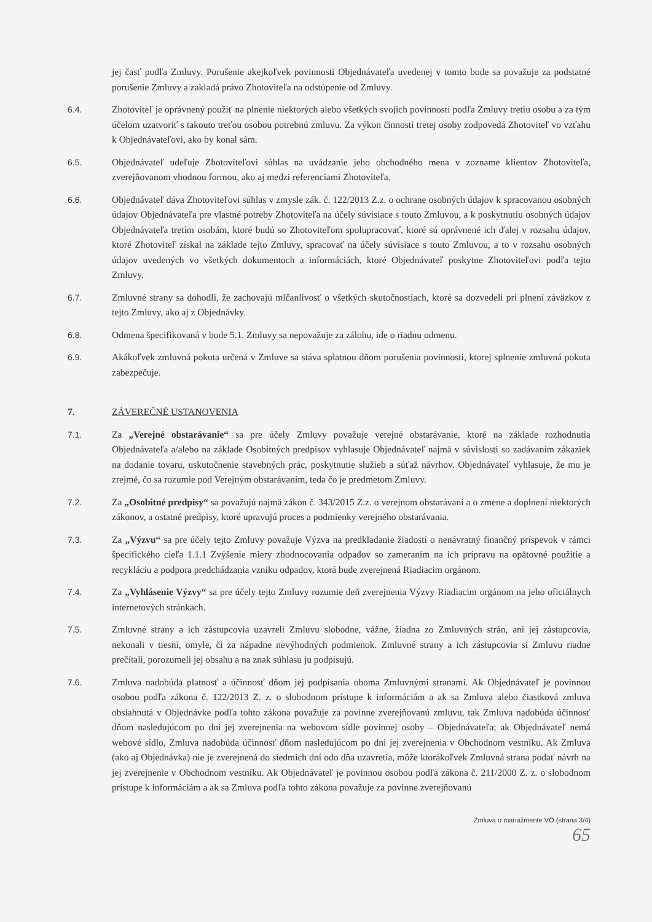jej časť podľa Zmluvy. Porušenie akejkoľvek povinnosti Objednávateľa uvedenej v tomto bode sa považuje za podstatné porušenie Zmluvy a zakladá právo Zhotoviteľa na odstúpenie od Zmluvy.
6.4. Zhotoviteľ je oprávnený použiť na plnenie niektorých alebo všetkých svojich povinností podľa Zmluvy tretiu osobu a za tým účelom uzatvoriť s takouto treťou osobou potrebnú zmluvu. Za výkon činnosti tretej osoby zodpovedá Zhotoviteľ vo vzťahu k Objednávateľovi, ako by konal sám.
6.5. Objednávateľ udeľuje Zhotoviteľovi súhlas na uvádzanie jeho obchodného mena v zozname klientov Zhotoviteľa, zverejňovanom vhodnou formou, ako aj medzi referenciami Zhotoviteľa.
6.6. Objednávateľ dáva Zhotoviteľovi súhlas v zmysle zák. č. 122/2013 Z.z. o ochrane osobných údajov k spracovanou osobných údajov Objednávateľa pre vlastné potreby Zhotoviteľa na účely súvisiace s touto Zmluvou, a k poskytnutiu osobných údajov Objednávateľa tretím osobám, ktoré budú so Zhotoviteľom spolupracovať, ktoré sú oprávnené ich ďalej v rozsahu údajov, ktoré Zhotoviteľ získal na základe tejto Zmluvy, spracovať na účely súvisiace s touto Zmluvou, a to v rozsahu osobných údajov uvedených vo všetkých dokumentoch a informáciách, ktoré Objednávateľ poskytne Zhotoviteľovi podľa tejto Zmluvy.
6.7. Zmluvné strany sa dohodli, že zachovajú mlčanlivosť o všetkých skutočnostiach, ktoré sa dozvedeli pri plnení záväzkov z tejto Zmluvy, ako aj z Objednávky.
6.8. Odmena špecifikovaná v bode 5.1. Zmluvy sa nepovažuje za zálohu, ide o riadnu odmenu.
6.9. Akákoľvek zmluvná pokuta určená v Zmluve sa stáva splatnou dňom porušenia povinnosti, ktorej splnenie zmluvná pokuta zabezpečuje.
7. ZÁVEREČNÉ USTANOVENIA
7.1. Za „Verejné obstarávanie“ sa pre účely Zmluvy považuje verejné obstarávanie, ktoré na základe rozhodnutia Objednávateľa a/alebo na základe Osobitných predpisov vyhlasuje Objednávateľ najmä v súvislosti so zadávaním zákaziek na dodanie tovaru, uskutočnenie stavebných prác, poskytnutie služieb a súťaž návrhov. Objednávateľ vyhlasuje, že mu je zrejmé, čo sa rozumie pod Verejným obstarávaním, teda čo je predmetom Zmluvy.
7.2. Za „Osobitné predpisy“ sa považujú najmä zákon č. 343/2015 Z.z. o verejnom obstarávaní a o zmene a doplnení niektorých zákonov, a ostatné predpisy, ktoré upravujú proces a podmienky verejného obstarávania.
7.3. Za „Výzvu“ sa pre účely tejto Zmluvy považuje Výzva na predkladanie žiadostí o nenávratný finančný príspevok v rámci špecifického cieľa 1.1.1 Zvýšenie miery zhodnocovania odpadov so zameraním na ich prípravu na opätovné použitie a recykláciu a podpora predchádzania vzniku odpadov, ktorá bude zverejnená Riadiacim orgánom.
7.4. Za „Vyhlásenie Výzvy“ sa pre účely tejto Zmluvy rozumie deň zverejnenia Výzvy Riadiacim orgánom na jeho oficiálnych internetových stránkach.
7.5. Zmluvné strany a ich zástupcovia uzavreli Zmluvu slobodne, vážne, žiadna zo Zmluvných strán, ani jej zástupcovia, nekonali v tiesni, omyle, či za nápadne nevýhodných podmienok. Zmluvné strany a ich zástupcovia si Zmluvu riadne prečítali, porozumeli jej obsahu a na znak súhlasu ju podpisujú.
7.6. Zmluva nadobúda platnosť a účinnosť dňom jej podpísania oboma Zmluvnými stranami. Ak Objednávateľ je povinnou osobou podľa zákona č. 122/2013 Z. z. o slobodnom prístupe k informáciám a ak sa Zmluva alebo čiastková zmluva obsiahnutá v Objednávke podľa tohto zákona považuje za povinne zverejňovanú zmluvu, tak Zmluva nadobúda účinnosť dňom nasledujúcom po dni jej zverejnenia na webovom sídle povinnej osoby – Objednávateľa; ak Objednávateľ nemá webové sídlo, Zmluva nadobúda účinnosť dňom nasledujúcom po dni jej zverejnenia v Obchodnom vestníku. Ak Zmluva (ako aj Objednávka) nie je zverejnená do siedmich dní odo dňa uzavretia, môže ktorákoľvek Zmluvná strana podať návrh na jej zverejnenie v Obchodnom vestníku. Ak Objednávateľ je povinnou osobou podľa zákona č. 211/2000 Z. z. o slobodnom prístupe k informáciám a ak sa Zmluva podľa tohto zákona považuje za povinne zverejňovanú
Zmluva o manažmente VO (strana 3/4)
65